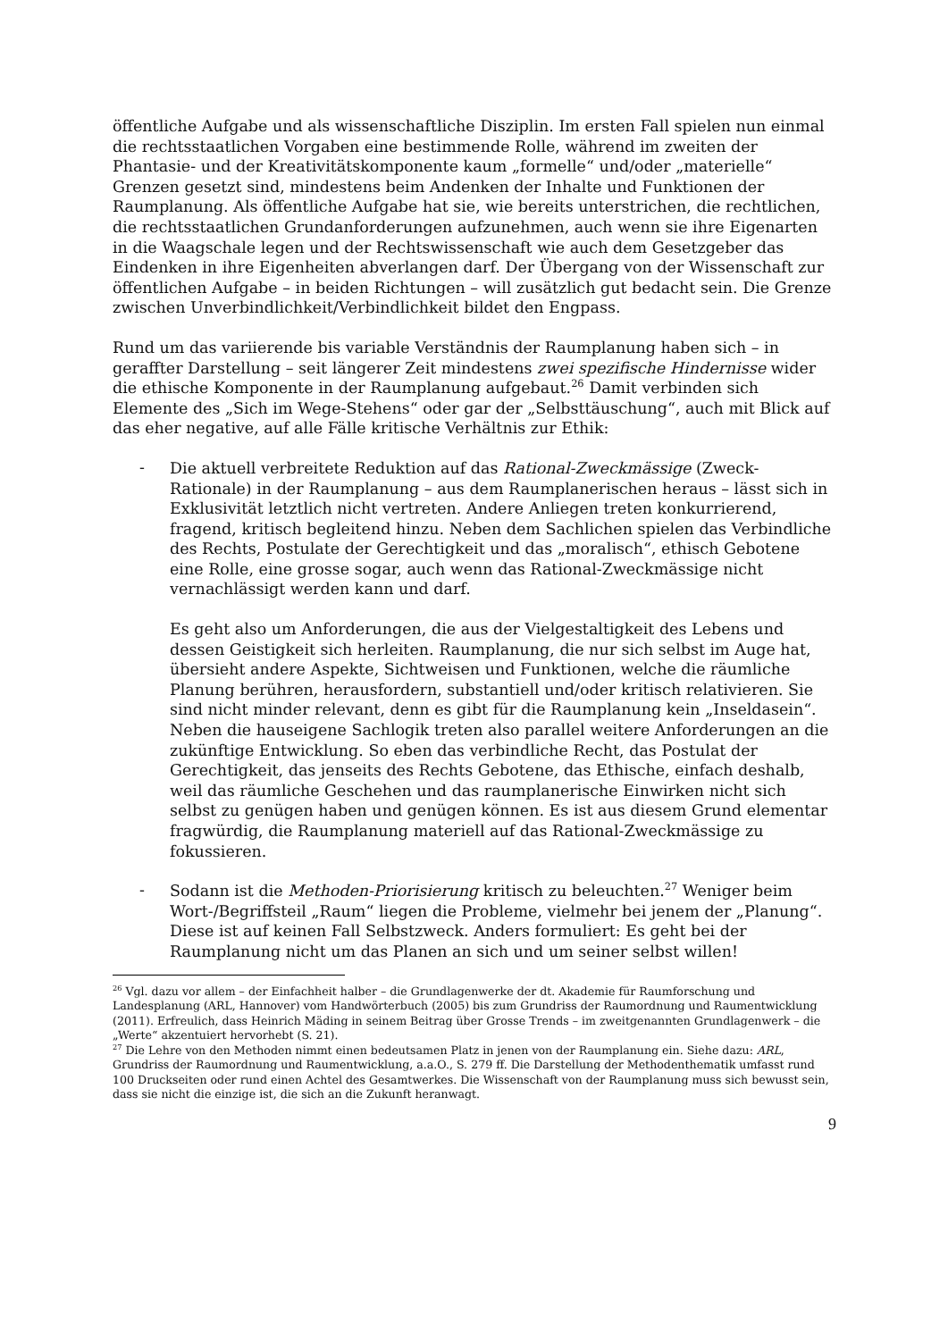öffentliche Aufgabe und als wissenschaftliche Disziplin. Im ersten Fall spielen nun einmal die rechtsstaatlichen Vorgaben eine bestimmende Rolle, während im zweiten der Phantasie- und der Kreativitätskomponente kaum „formelle“ und/oder „materielle“ Grenzen gesetzt sind, mindestens beim Andenken der Inhalte und Funktionen der Raumplanung. Als öffentliche Aufgabe hat sie, wie bereits unterstrichen, die rechtlichen, die rechtsstaatlichen Grundanforderungen aufzunehmen, auch wenn sie ihre Eigenarten in die Waagschale legen und der Rechtswissenschaft wie auch dem Gesetzgeber das Eindenken in ihre Eigenheiten abverlangen darf. Der Übergang von der Wissenschaft zur öffentlichen Aufgabe – in beiden Richtungen – will zusätzlich gut bedacht sein. Die Grenze zwischen Unverbindlichkeit/Verbindlichkeit bildet den Engpass.
Rund um das variierende bis variable Verständnis der Raumplanung haben sich – in geraffter Darstellung – seit längerer Zeit mindestens zwei spezifische Hindernisse wider die ethische Komponente in der Raumplanung aufgebaut.<sup>26</sup> Damit verbinden sich Elemente des „Sich im Wege-Stehens“ oder gar der „Selbsttäuschung“, auch mit Blick auf das eher negative, auf alle Fälle kritische Verhältnis zur Ethik:
-
Die aktuell verbreitete Reduktion auf das Rational-Zweckmässige (Zweck-Rationale) in der Raumplanung – aus dem Raumplanerischen heraus – lässt sich in Exklusivität letztlich nicht vertreten. Andere Anliegen treten konkurrierend, fragend, kritisch begleitend hinzu. Neben dem Sachlichen spielen das Verbindliche des Rechts, Postulate der Gerechtigkeit und das „moralisch“, ethisch Gebotene eine Rolle, eine grosse sogar, auch wenn das Rational-Zweckmässige nicht vernachlässigt werden kann und darf.
Es geht also um Anforderungen, die aus der Vielgestaltigkeit des Lebens und dessen Geistigkeit sich herleiten. Raumplanung, die nur sich selbst im Auge hat, übersieht andere Aspekte, Sichtweisen und Funktionen, welche die räumliche Planung berühren, herausfordern, substantiell und/oder kritisch relativieren. Sie sind nicht minder relevant, denn es gibt für die Raumplanung kein „Inseldasein“. Neben die hauseigene Sachlogik treten also parallel weitere Anforderungen an die zukünftige Entwicklung. So eben das verbindliche Recht, das Postulat der Gerechtigkeit, das jenseits des Rechts Gebotene, das Ethische, einfach deshalb, weil das räumliche Geschehen und das raumplanerische Einwirken nicht sich selbst zu genügen haben und genügen können. Es ist aus diesem Grund elementar fragwürdig, die Raumplanung materiell auf das Rational-Zweckmässige zu fokussieren.
-
Sodann ist die Methoden-Priorisierung kritisch zu beleuchten.<sup>27</sup> Weniger beim Wort-/Begriffsteil „Raum“ liegen die Probleme, vielmehr bei jenem der „Planung“. Diese ist auf keinen Fall Selbstzweck. Anders formuliert: Es geht bei der Raumplanung nicht um das Planen an sich und um seiner selbst willen!
<sup>26</sup> Vgl. dazu vor allem – der Einfachheit halber – die Grundlagenwerke der dt. Akademie für Raumforschung und Landesplanung (ARL, Hannover) vom Handwörterbuch (2005) bis zum Grundriss der Raumordnung und Raumentwicklung (2011). Erfreulich, dass Heinrich Mäding in seinem Beitrag über Grosse Trends – im zweitgenannten Grundlagenwerk – die „Werte“ akzentuiert hervorhebt (S. 21).
<sup>27</sup> Die Lehre von den Methoden nimmt einen bedeutsamen Platz in jenen von der Raumplanung ein. Siehe dazu: ARL, Grundriss der Raumordnung und Raumentwicklung, a.a.O., S. 279 ff. Die Darstellung der Methodenthematik umfasst rund 100 Druckseiten oder rund einen Achtel des Gesamtwerkes. Die Wissenschaft von der Raumplanung muss sich bewusst sein, dass sie nicht die einzige ist, die sich an die Zukunft heranwagt.
9